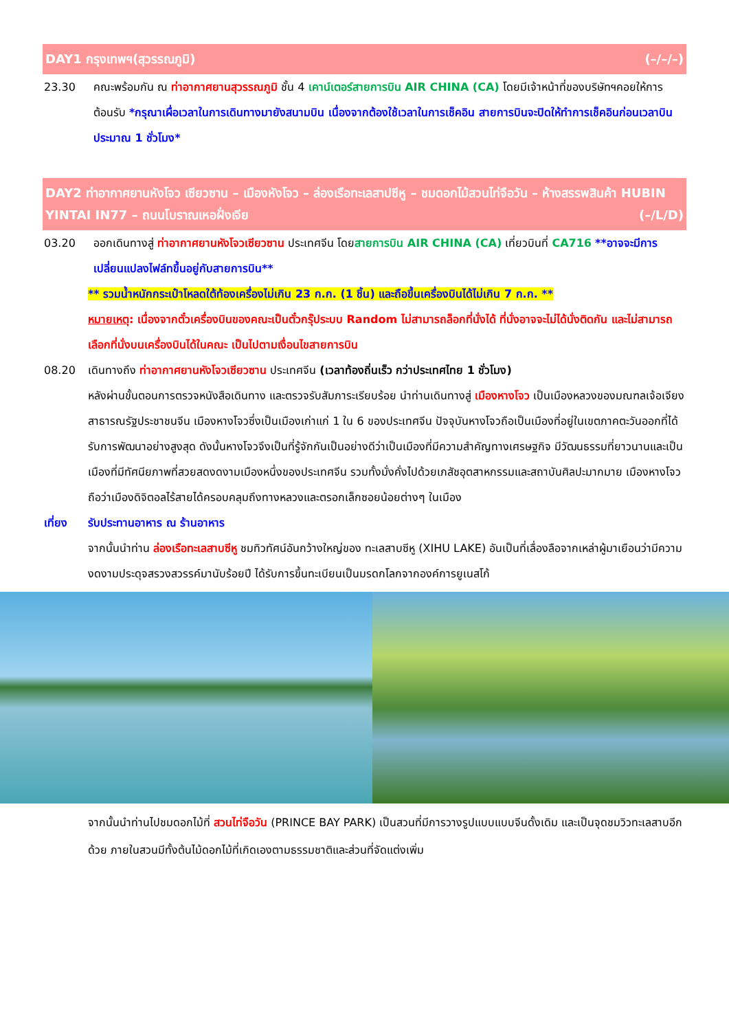DAY1 กรุงเทพฯ(สุวรรณภูมิ) (–/–/–)
23.30 คณะพร้อมกัน ณ ท่าอากาศยานสุวรรณภูมิ ชั้น 4 เคาน์เตอร์สายการบิน AIR CHINA (CA) โดยมีเจ้าหน้าที่ของบริษัทฯคอยให้การต้อนรับ *กรุณาเผื่อเวลาในการเดินทางมายังสนามบิน เนื่องจากต้องใช้เวลาในการเช็คอิน สายการบินจะปิดให้ทำการเช็คอินก่อนเวลาบินประมาณ 1 ชั่วโมง*
DAY2 ท่าอากาศยานหังโจว เซียวซาน – เมืองหังโจว – ล่องเรือทะเลสาปซีหู – ชมดอกไม้สวนไท่จือวัน – ห้างสรรพสินค้า HUBIN YINTAI IN77 – ถนนโบราณเหอฝั่งเจีย (–/L/D)
03.20 ออกเดินทางสู่ ท่าอากาศยานหังโจวเซียวซาน ประเทศจีน โดยสายการบิน AIR CHINA (CA) เที่ยวบินที่ CA716 **อาจจะมีการเปลี่ยนแปลงไฟล์ทขึ้นอยู่กับสายการบิน**
** รวมน้ำหนักกระเป๋าโหลดใต้ท้องเครื่องไม่เกิน 23 ก.ก. (1 ชิ้น) และถือขึ้นเครื่องบินได้ไม่เกิน 7 ก.ก. **
หมายเหตุ: เนื่องจากตั๋วเครื่องบินของคณะเป็นตั๋วกรุ๊ประบบ Random ไม่สามารถล็อกที่นั่งได้ ที่นั่งอาจจะไม่ได้นั่งติดกัน และไม่สามารถเลือกที่นั่งบนเครื่องบินได้ในคณะ เป็นไปตามเงื่อนไขสายการบิน
08.20 เดินทางถึง ท่าอากาศยานหังโจวเซียวซาน ประเทศจีน (เวลาท้องถิ่นเร็ว กว่าประเทศไทย 1 ชั่วโมง)
หลังผ่านขั้นตอนการตรวจหนังสือเดินทาง และตรวจรับสัมภาระเรียบร้อย นำท่านเดินทางสู่ เมืองหางโจว เป็นเมืองหลวงของมณฑลเจ้อเจียง สาธารณรัฐประชาชนจีน เมืองหางโจวซึ่งเป็นเมืองเก่าแก่ 1 ใน 6 ของประเทศจีน ปัจจุบันหางโจวถือเป็นเมืองที่อยู่ในเขตภาคตะวันออกที่ได้รับการพัฒนาอย่างสูงสุด ดังนั้นหางโจวจึงเป็นที่รู้จักกันเป็นอย่างดีว่าเป็นเมืองที่มีความสำคัญทางเศรษฐกิจ มีวัฒนธรรมที่ยาวนานและเป็นเมืองที่มีทัศนียภาพที่สวยสดงดงามเมืองหนึ่งของประเทศจีน รวมทั้งมั่งคั่งไปด้วยเภสัชอุตสาหกรรมและสถาบันศิลปะมากมาย เมืองหางโจวถือว่าเมืองดิจิตอลไร้สายได้ครอบคลุมถึงทางหลวงและตรอกเล็กซอยน้อยต่างๆ ในเมือง
เที่ยง รับประทานอาหาร ณ ร้านอาหาร
จากนั้นนำท่าน ล่องเรือทะเลสาบซีหู ชมทิวทัศน์อันกว้างใหญ่ของ ทะเลสาบซีหู (XIHU LAKE) อันเป็นที่เลื่องลือจากเหล่าผู้มาเยือนว่ามีความงดงามประดุจสรวงสวรรค์มานับร้อยปี ได้รับการขึ้นทะเบียนเป็นมรดกโลกจากองค์การยูเนสโก้
จากนั้นนำท่านไปชมดอกไม้ที่ สวนไท่จือวัน (PRINCE BAY PARK) เป็นสวนที่มีการวางรูปแบบแบบจีนดั้งเดิม และเป็นจุดชมวิวทะเลสาบอีกด้วย ภายในสวนมีทั้งต้นไม้ดอกไม้ที่เกิดเองตามธรรมชาติและส่วนที่จัดแต่งเพิ่ม